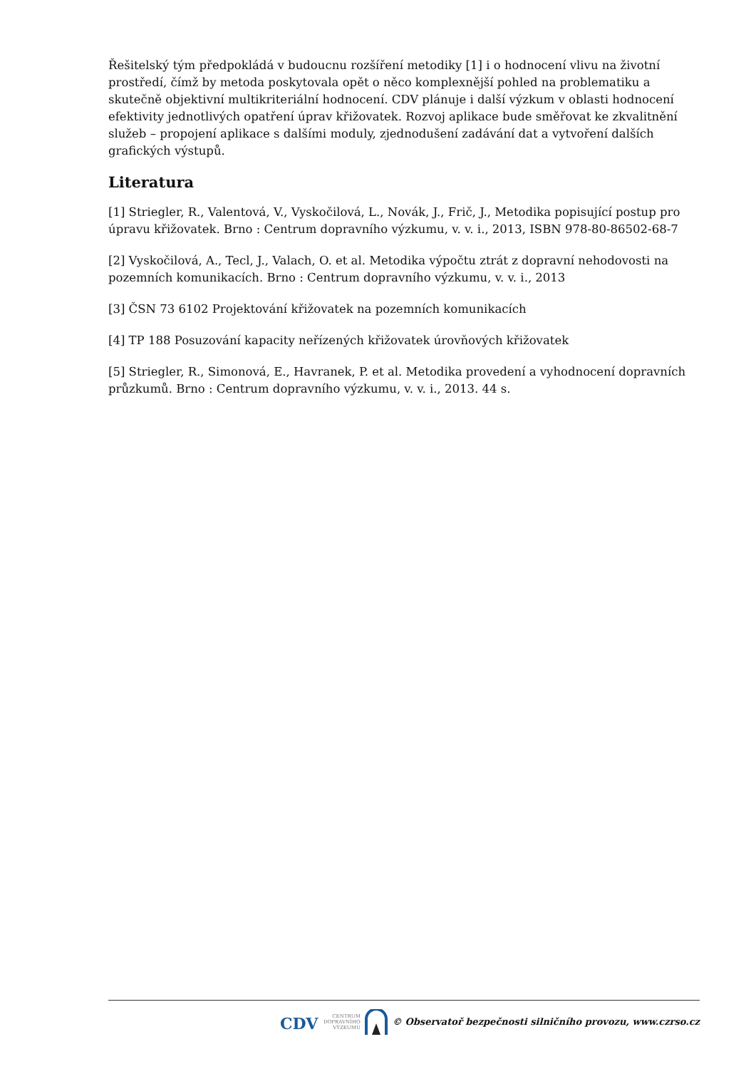Řešitelský tým předpokládá v budoucnu rozšíření metodiky [1] i o hodnocení vlivu na životní prostředí, čímž by metoda poskytovala opět o něco komplexnější pohled na problematiku a skutečně objektivní multikriteriální hodnocení. CDV plánuje i další výzkum v oblasti hodnocení efektivity jednotlivých opatření úprav křižovatek. Rozvoj aplikace bude směřovat ke zkvalitnění služeb – propojení aplikace s dalšími moduly, zjednodušení zadávání dat a vytvoření dalších grafických výstupů.
Literatura
[1] Striegler, R., Valentová, V., Vyskočilová, L., Novák, J., Frič, J., Metodika popisující postup pro úpravu křižovatek. Brno : Centrum dopravního výzkumu, v. v. i., 2013, ISBN 978-80-86502-68-7
[2] Vyskočilová, A., Tecl, J., Valach, O. et al. Metodika výpočtu ztrát z dopravní nehodovosti na pozemních komunikacích. Brno : Centrum dopravního výzkumu, v. v. i., 2013
[3] ČSN 73 6102 Projektování křižovatek na pozemních komunikacích
[4] TP 188 Posuzování kapacity neřízených křižovatek úrovňových křižovatek
[5] Striegler, R., Simonová, E., Havranek, P. et al. Metodika provedení a vyhodnocení dopravních průzkumů. Brno : Centrum dopravního výzkumu, v. v. i., 2013. 44 s.
CDV CENTRUM
DOPRAVNÍHO
VÝZKUMU © Observatoř bezpečnosti silničního provozu, www.czrso.cz